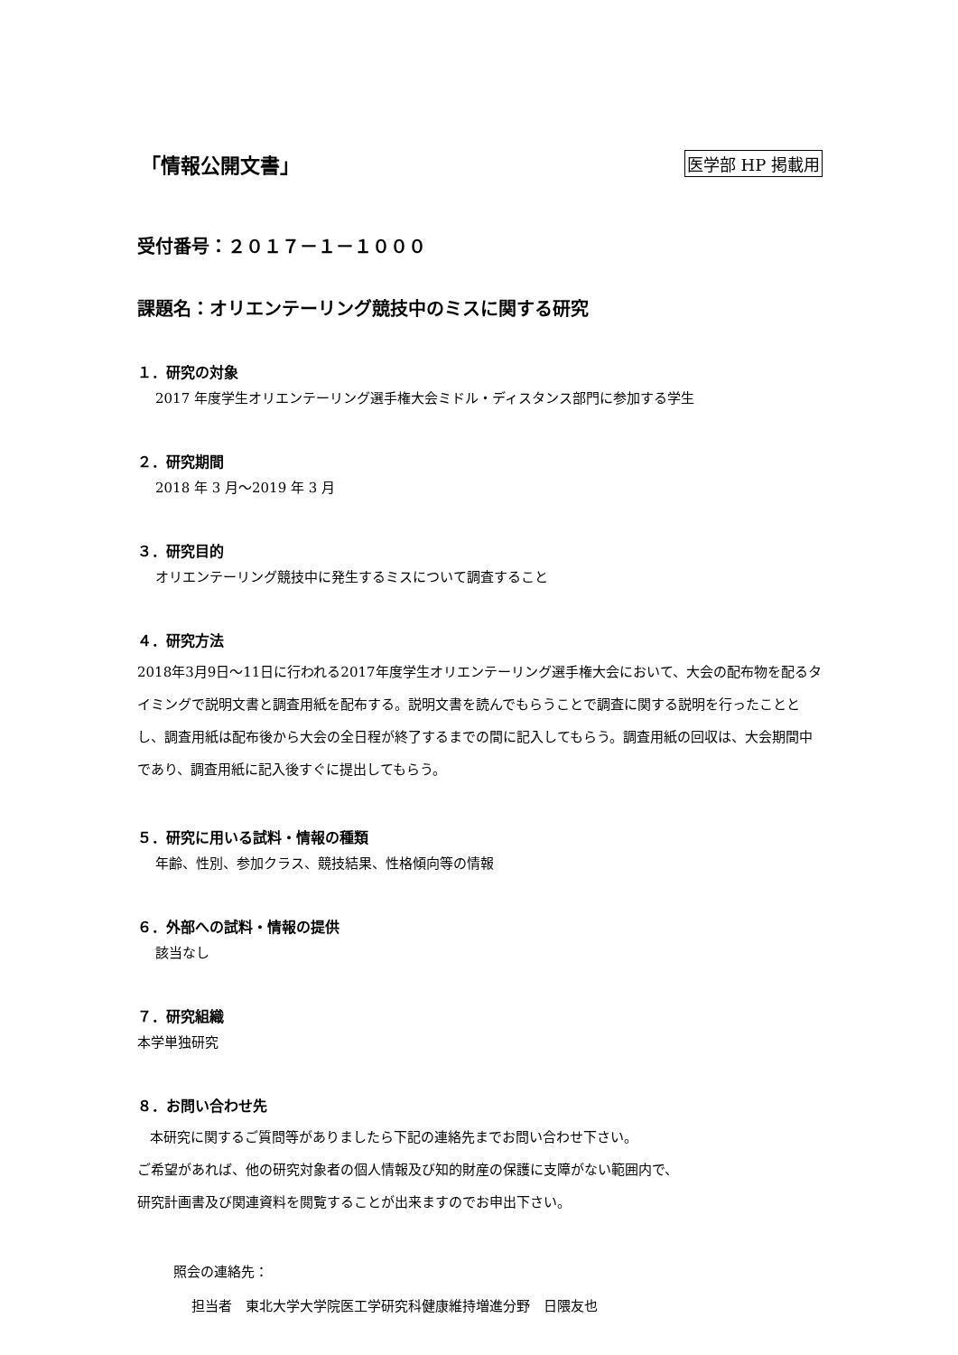「情報公開文書」
医学部 HP 掲載用
受付番号：２０１７－１－１０００
課題名：オリエンテーリング競技中のミスに関する研究
１．研究の対象
2017 年度学生オリエンテーリング選手権大会ミドル・ディスタンス部門に参加する学生
２．研究期間
2018 年 3 月～2019 年 3 月
３．研究目的
オリエンテーリング競技中に発生するミスについて調査すること
４．研究方法
2018年3月9日～11日に行われる2017年度学生オリエンテーリング選手権大会において、大会の配布物を配るタイミングで説明文書と調査用紙を配布する。説明文書を読んでもらうことで調査に関する説明を行ったこととし、調査用紙は配布後から大会の全日程が終了するまでの間に記入してもらう。調査用紙の回収は、大会期間中であり、調査用紙に記入後すぐに提出してもらう。
５．研究に用いる試料・情報の種類
年齢、性別、参加クラス、競技結果、性格傾向等の情報
６．外部への試料・情報の提供
該当なし
７．研究組織
本学単独研究
８．お問い合わせ先
本研究に関するご質問等がありましたら下記の連絡先までお問い合わせ下さい。
ご希望があれば、他の研究対象者の個人情報及び知的財産の保護に支障がない範囲内で、
研究計画書及び関連資料を閲覧することが出来ますのでお申出下さい。
照会の連絡先：
担当者　東北大学大学院医工学研究科健康維持増進分野　日隈友也